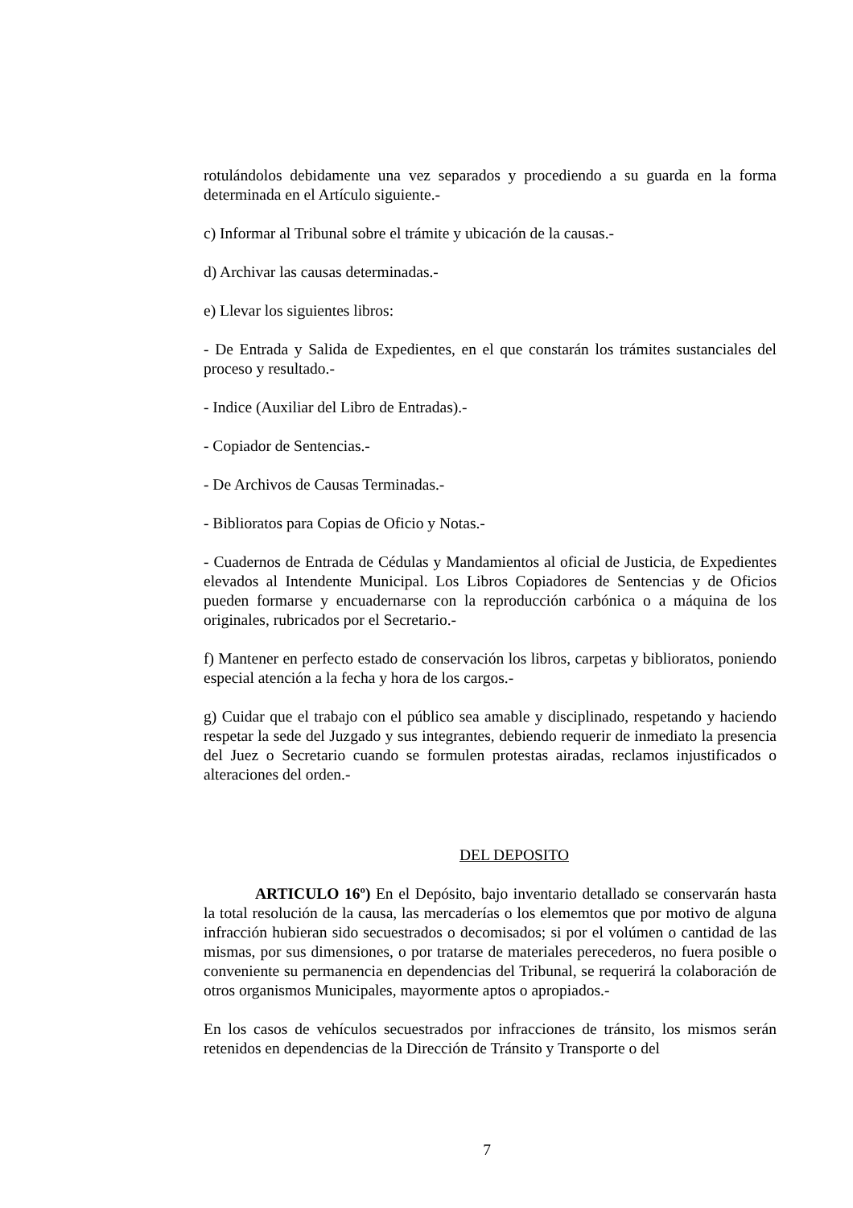rotulándolos debidamente una vez separados y procediendo a su guarda en la forma determinada en el Artículo siguiente.-
c) Informar al Tribunal sobre el trámite y ubicación de la causas.-
d) Archivar las causas determinadas.-
e) Llevar los siguientes libros:
- De Entrada y Salida de Expedientes, en el que constarán los trámites sustanciales del proceso y resultado.-
- Indice (Auxiliar del Libro de Entradas).-
- Copiador de Sentencias.-
- De Archivos de Causas Terminadas.-
- Biblioratos para Copias de Oficio y Notas.-
- Cuadernos de Entrada de Cédulas y Mandamientos al oficial de Justicia, de Expedientes elevados al Intendente Municipal. Los Libros Copiadores de Sentencias y de Oficios pueden formarse y encuadernarse con la reproducción carbónica o a máquina de los originales, rubricados por el Secretario.-
f) Mantener en perfecto estado de conservación los libros, carpetas y biblioratos, poniendo especial atención a la fecha y hora de los cargos.-
g) Cuidar que el trabajo con el público sea amable y disciplinado, respetando y haciendo respetar la sede del Juzgado y sus integrantes, debiendo requerir de inmediato la presencia del Juez o Secretario cuando se formulen protestas airadas, reclamos injustificados o alteraciones del orden.-
DEL DEPOSITO
ARTICULO 16º) En el Depósito, bajo inventario detallado se conservarán hasta la total resolución de la causa, las mercaderías o los elememtos que por motivo de alguna infracción hubieran sido secuestrados o decomisados; si por el volúmen o cantidad de las mismas, por sus dimensiones, o por tratarse de materiales perecederos, no fuera posible o conveniente su permanencia en dependencias del Tribunal, se requerirá la colaboración de otros organismos Municipales, mayormente aptos o apropiados.-
En los casos de vehículos secuestrados por infracciones de tránsito, los mismos serán retenidos en dependencias de la Dirección de Tránsito y Transporte o del
7